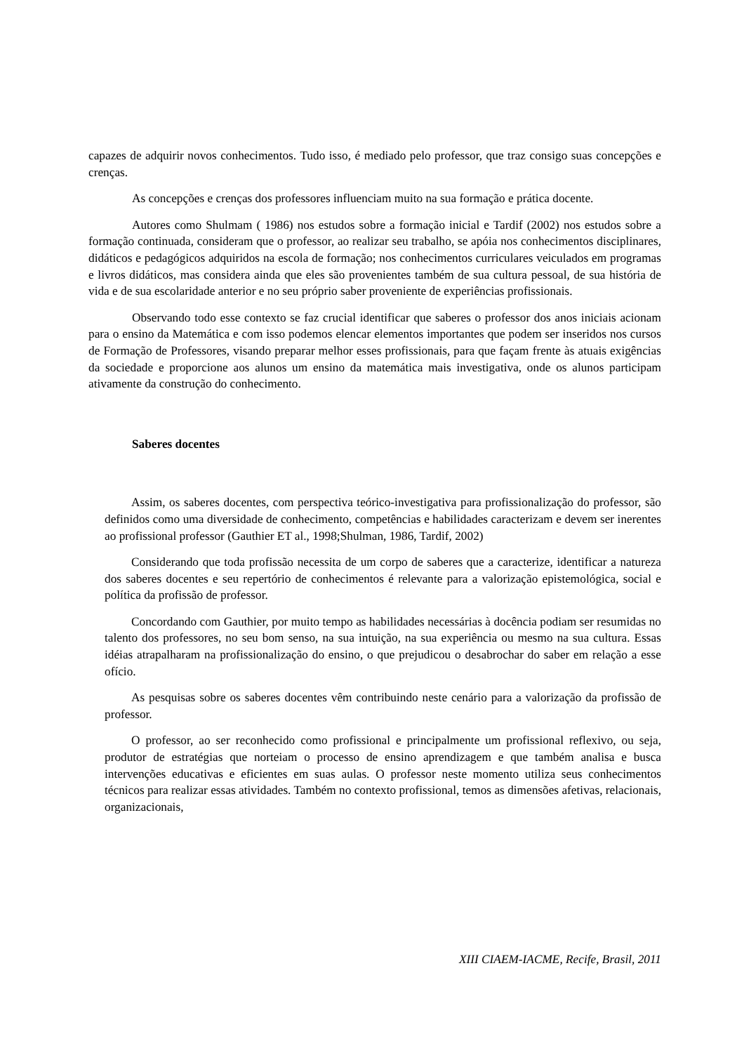capazes de adquirir novos conhecimentos. Tudo isso, é mediado pelo professor, que traz consigo suas concepções e crenças.
As concepções e crenças dos professores influenciam muito na sua formação e prática docente.
Autores como Shulmam ( 1986) nos estudos sobre a formação inicial e Tardif (2002) nos estudos sobre a formação continuada, consideram que o professor, ao realizar seu trabalho, se apóia nos conhecimentos disciplinares, didáticos e pedagógicos adquiridos na escola de formação; nos conhecimentos curriculares veiculados em programas e livros didáticos, mas considera ainda que eles são provenientes também de sua cultura pessoal, de sua história de vida e de sua escolaridade anterior e no seu próprio saber proveniente de experiências profissionais.
Observando todo esse contexto se faz crucial identificar que saberes o professor dos anos iniciais acionam para o ensino da Matemática e com isso podemos elencar elementos importantes que podem ser inseridos nos cursos de Formação de Professores, visando preparar melhor esses profissionais, para que façam frente às atuais exigências da sociedade e proporcione aos alunos um ensino da matemática mais investigativa, onde os alunos participam ativamente da construção do conhecimento.
Saberes docentes
Assim, os saberes docentes, com perspectiva teórico-investigativa para profissionalização do professor, são definidos como uma diversidade de conhecimento, competências e habilidades caracterizam e devem ser inerentes ao profissional professor (Gauthier ET al., 1998;Shulman, 1986, Tardif, 2002)
Considerando que toda profissão necessita de um corpo de saberes que a caracterize, identificar a natureza dos saberes docentes e seu repertório de conhecimentos é relevante para a valorização epistemológica, social e política da profissão de professor.
Concordando com Gauthier, por muito tempo as habilidades necessárias à docência podiam ser resumidas no talento dos professores, no seu bom senso, na sua intuição, na sua experiência ou mesmo na sua cultura. Essas idéias atrapalharam na profissionalização do ensino, o que prejudicou o desabrochar do saber em relação a esse ofício.
As pesquisas sobre os saberes docentes vêm contribuindo neste cenário para a valorização da profissão de professor.
O professor, ao ser reconhecido como profissional e principalmente um profissional reflexivo, ou seja, produtor de estratégias que norteiam o processo de ensino aprendizagem e que também analisa e busca intervenções educativas e eficientes em suas aulas. O professor neste momento utiliza seus conhecimentos técnicos para realizar essas atividades. Também no contexto profissional, temos as dimensões afetivas, relacionais, organizacionais,
XIII CIAEM-IACME, Recife, Brasil, 2011